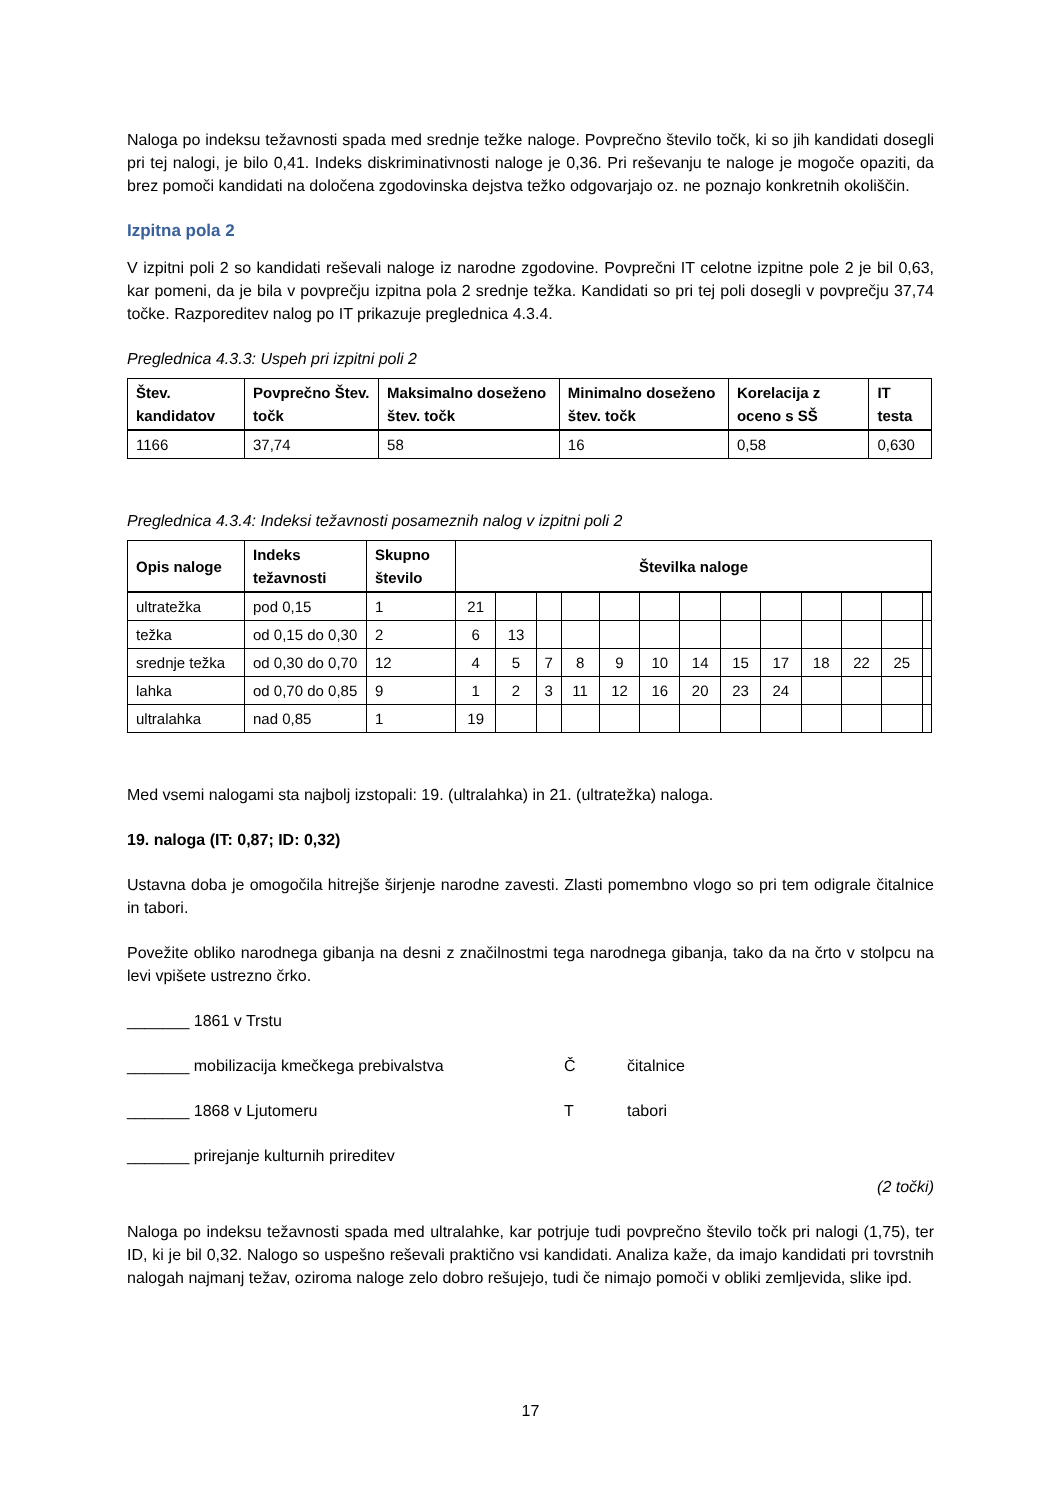Naloga po indeksu težavnosti spada med srednje težke naloge. Povprečno število točk, ki so jih kandidati dosegli pri tej nalogi, je bilo 0,41. Indeks diskriminativnosti naloge je 0,36. Pri reševanju te naloge je mogoče opaziti, da brez pomoči kandidati na določena zgodovinska dejstva težko odgovarjajo oz. ne poznajo konkretnih okoliščin.
Izpitna pola 2
V izpitni poli 2 so kandidati reševali naloge iz narodne zgodovine. Povprečni IT celotne izpitne pole 2 je bil 0,63, kar pomeni, da je bila v povprečju izpitna pola 2 srednje težka. Kandidati so pri tej poli dosegli v povprečju 37,74 točke. Razporeditev nalog po IT prikazuje preglednica 4.3.4.
Preglednica 4.3.3: Uspeh pri izpitni poli 2
| Štev. kandidatov | Povprečno Štev. točk | Maksimalno doseženo štev. točk | Minimalno doseženo štev. točk | Korelacija z oceno s SŠ | IT testa |
| --- | --- | --- | --- | --- | --- |
| 1166 | 37,74 | 58 | 16 | 0,58 | 0,630 |
Preglednica 4.3.4: Indeksi težavnosti posameznih nalog v izpitni poli 2
| Opis naloge | Indeks težavnosti | Skupno število | Številka naloge | | | | | | | | | | | | |
| --- | --- | --- | --- | --- | --- | --- | --- | --- | --- | --- | --- | --- | --- | --- | --- |
| ultratežka | pod 0,15 | 1 | 21 | | | | | | | | | | | | |
| težka | od 0,15 do 0,30 | 2 | 6 | 13 | | | | | | | | | | | |
| srednje težka | od 0,30 do 0,70 | 12 | 4 | 5 | 7 | 8 | 9 | 10 | 14 | 15 | 17 | 18 | 22 | 25 | |
| lahka | od 0,70 do 0,85 | 9 | 1 | 2 | 3 | 11 | 12 | 16 | 20 | 23 | 24 | | | | |
| ultralahka | nad 0,85 | 1 | 19 | | | | | | | | | | | | |
Med vsemi nalogami sta najbolj izstopali: 19. (ultralahka) in 21. (ultratežka) naloga.
19. naloga (IT: 0,87; ID: 0,32)
Ustavna doba je omogočila hitrejše širjenje narodne zavesti. Zlasti pomembno vlogo so pri tem odigrale čitalnice in tabori.
Povežite obliko narodnega gibanja na desni z značilnostmi tega narodnega gibanja, tako da na črto v stolpcu na levi vpišete ustrezno črko.
_______ 1861 v Trstu
_______ mobilizacija kmečkega prebivalstva Č čitalnice
_______ 1868 v Ljutomeru T tabori
_______ prirejanje kulturnih prireditev
(2 točki)
Naloga po indeksu težavnosti spada med ultralahke, kar potrjuje tudi povprečno število točk pri nalogi (1,75), ter ID, ki je bil 0,32. Nalogo so uspešno reševali praktično vsi kandidati. Analiza kaže, da imajo kandidati pri tovrstnih nalogah najmanj težav, oziroma naloge zelo dobro rešujejo, tudi če nimajo pomoči v obliki zemljevida, slike ipd.
17